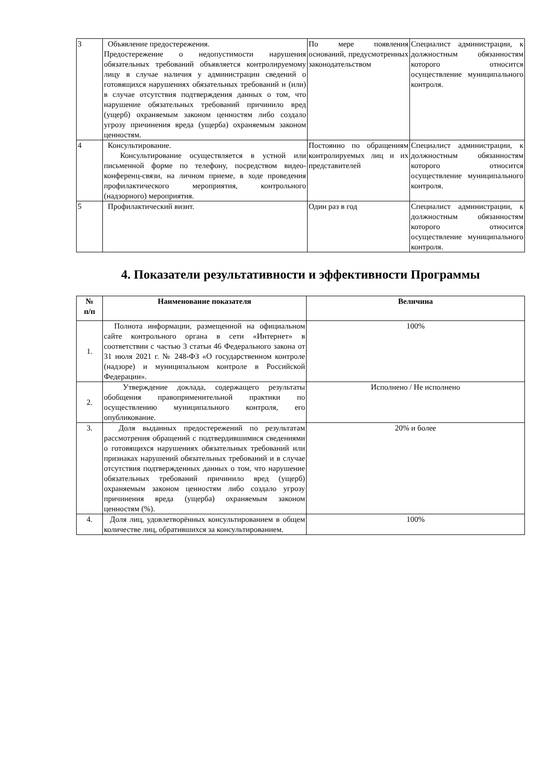| 3 | Объявление предостережения. Предостережение о недопустимости нарушения обязательных требований объявляется контролируемому лицу в случае наличия у администрации сведений о готовящихся нарушениях обязательных требований и (или) в случае отсутствия подтверждения данных о том, что нарушение обязательных требований причинило вред (ущерб) охраняемым законом ценностям либо создало угрозу причинения вреда (ущерба) охраняемым законом ценностям. | По мере появления оснований, предусмотренных законодательством | Специалист администрации, к должностным обязанностям которого относится осуществление муниципального контроля. |
| 4 | Консультирование. Консультирование осуществляется в устной или письменной форме по телефону, посредством видео-конференц-связи, на личном приеме, в ходе проведения профилактического мероприятия, контрольного (надзорного) мероприятия. | Постоянно по обращениям контролируемых лиц и их представителей | Специалист администрации, к должностным обязанностям которого относится осуществление муниципального контроля. |
| 5 | Профилактический визит. | Один раз в год | Специалист администрации, к должностным обязанностям которого относится осуществление муниципального контроля. |
4. Показатели результативности и эффективности Программы
| № п/п | Наименование показателя | Величина |
| --- | --- | --- |
| 1. | Полнота информации, размещенной на официальном сайте контрольного органа в сети «Интернет» в соответствии с частью 3 статьи 46 Федерального закона от 31 июля 2021 г. № 248-ФЗ «О государственном контроле (надзоре) и муниципальном контроле в Российской Федерации». | 100% |
| 2. | Утверждение доклада, содержащего результаты обобщения правоприменительной практики по осуществлению муниципального контроля, его опубликование. | Исполнено / Не исполнено |
| 3. | Доля выданных предостережений по результатам рассмотрения обращений с подтвердившимися сведениями о готовящихся нарушениях обязательных требований или признаках нарушений обязательных требований и в случае отсутствия подтвержденных данных о том, что нарушение обязательных требований причинило вред (ущерб) охраняемым законом ценностям либо создало угрозу причинения вреда (ущерба) охраняемым законом ценностям (%). | 20% и более |
| 4. | Доля лиц, удовлетворённых консультированием в общем количестве лиц, обратившихся за консультированием. | 100% |